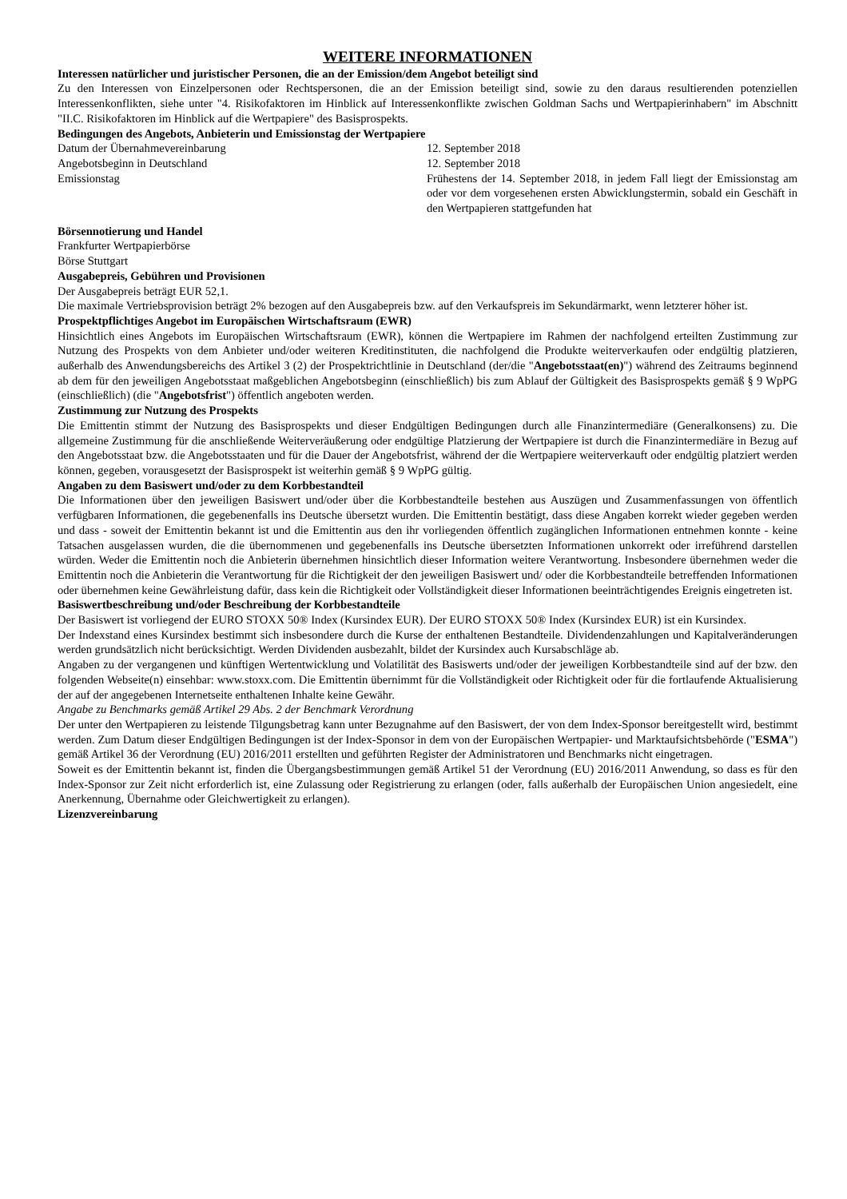WEITERE INFORMATIONEN
Interessen natürlicher und juristischer Personen, die an der Emission/dem Angebot beteiligt sind
Zu den Interessen von Einzelpersonen oder Rechtspersonen, die an der Emission beteiligt sind, sowie zu den daraus resultierenden potenziellen Interessenkonflikten, siehe unter "4. Risikofaktoren im Hinblick auf Interessenkonflikte zwischen Goldman Sachs und Wertpapierinhabern" im Abschnitt "II.C. Risikofaktoren im Hinblick auf die Wertpapiere" des Basisprospekts.
Bedingungen des Angebots, Anbieterin und Emissionstag der Wertpapiere
| Datum der Übernahmevereinbarung | 12. September 2018 |
| Angebotsbeginn in Deutschland | 12. September 2018 |
| Emissionstag | Frühestens der 14. September 2018, in jedem Fall liegt der Emissionstag am oder vor dem vorgesehenen ersten Abwicklungstermin, sobald ein Geschäft in den Wertpapieren stattgefunden hat |
Börsennotierung und Handel
Frankfurter Wertpapierbörse
Börse Stuttgart
Ausgabepreis, Gebühren und Provisionen
Der Ausgabepreis beträgt EUR 52,1.
Die maximale Vertriebsprovision beträgt 2% bezogen auf den Ausgabepreis bzw. auf den Verkaufspreis im Sekundärmarkt, wenn letzterer höher ist.
Prospektpflichtiges Angebot im Europäischen Wirtschaftsraum (EWR)
Hinsichtlich eines Angebots im Europäischen Wirtschaftsraum (EWR), können die Wertpapiere im Rahmen der nachfolgend erteilten Zustimmung zur Nutzung des Prospekts von dem Anbieter und/oder weiteren Kreditinstituten, die nachfolgend die Produkte weiterverkaufen oder endgültig platzieren, außerhalb des Anwendungsbereichs des Artikel 3 (2) der Prospektrichtlinie in Deutschland (der/die "Angebotsstaat(en)") während des Zeitraums beginnend ab dem für den jeweiligen Angebotsstaat maßgeblichen Angebotsbeginn (einschließlich) bis zum Ablauf der Gültigkeit des Basisprospekts gemäß § 9 WpPG (einschließlich) (die "Angebotsfrist") öffentlich angeboten werden.
Zustimmung zur Nutzung des Prospekts
Die Emittentin stimmt der Nutzung des Basisprospekts und dieser Endgültigen Bedingungen durch alle Finanzintermediäre (Generalkonsens) zu. Die allgemeine Zustimmung für die anschließende Weiterveräußerung oder endgültige Platzierung der Wertpapiere ist durch die Finanzintermediäre in Bezug auf den Angebotsstaat bzw. die Angebotsstaaten und für die Dauer der Angebotsfrist, während der die Wertpapiere weiterverkauft oder endgültig platziert werden können, gegeben, vorausgesetzt der Basisprospekt ist weiterhin gemäß § 9 WpPG gültig.
Angaben zu dem Basiswert und/oder zu dem Korbbestandteil
Die Informationen über den jeweiligen Basiswert und/oder über die Korbbestandteile bestehen aus Auszügen und Zusammenfassungen von öffentlich verfügbaren Informationen, die gegebenenfalls ins Deutsche übersetzt wurden. Die Emittentin bestätigt, dass diese Angaben korrekt wieder gegeben werden und dass - soweit der Emittentin bekannt ist und die Emittentin aus den ihr vorliegenden öffentlich zugänglichen Informationen entnehmen konnte - keine Tatsachen ausgelassen wurden, die die übernommenen und gegebenenfalls ins Deutsche übersetzten Informationen unkorrekt oder irreführend darstellen würden. Weder die Emittentin noch die Anbieterin übernehmen hinsichtlich dieser Information weitere Verantwortung. Insbesondere übernehmen weder die Emittentin noch die Anbieterin die Verantwortung für die Richtigkeit der den jeweiligen Basiswert und/ oder die Korbbestandteile betreffenden Informationen oder übernehmen keine Gewährleistung dafür, dass kein die Richtigkeit oder Vollständigkeit dieser Informationen beeinträchtigendes Ereignis eingetreten ist.
Basiswertbeschreibung und/oder Beschreibung der Korbbestandteile
Der Basiswert ist vorliegend der EURO STOXX 50® Index (Kursindex EUR). Der EURO STOXX 50® Index (Kursindex EUR) ist ein Kursindex.
Der Indexstand eines Kursindex bestimmt sich insbesondere durch die Kurse der enthaltenen Bestandteile. Dividendenzahlungen und Kapitalveränderungen werden grundsätzlich nicht berücksichtigt. Werden Dividenden ausbezahlt, bildet der Kursindex auch Kursabschläge ab.
Angaben zu der vergangenen und künftigen Wertentwicklung und Volatilität des Basiswerts und/oder der jeweiligen Korbbestandteile sind auf der bzw. den folgenden Webseite(n) einsehbar: www.stoxx.com. Die Emittentin übernimmt für die Vollständigkeit oder Richtigkeit oder für die fortlaufende Aktualisierung der auf der angegebenen Internetseite enthaltenen Inhalte keine Gewähr.
Angabe zu Benchmarks gemäß Artikel 29 Abs. 2 der Benchmark Verordnung
Der unter den Wertpapieren zu leistende Tilgungsbetrag kann unter Bezugnahme auf den Basiswert, der von dem Index-Sponsor bereitgestellt wird, bestimmt werden. Zum Datum dieser Endgültigen Bedingungen ist der Index-Sponsor in dem von der Europäischen Wertpapier- und Marktaufsichtsbehörde ("ESMA") gemäß Artikel 36 der Verordnung (EU) 2016/2011 erstellten und geführten Register der Administratoren und Benchmarks nicht eingetragen.
Soweit es der Emittentin bekannt ist, finden die Übergangsbestimmungen gemäß Artikel 51 der Verordnung (EU) 2016/2011 Anwendung, so dass es für den Index-Sponsor zur Zeit nicht erforderlich ist, eine Zulassung oder Registrierung zu erlangen (oder, falls außerhalb der Europäischen Union angesiedelt, eine Anerkennung, Übernahme oder Gleichwertigkeit zu erlangen).
Lizenzvereinbarung